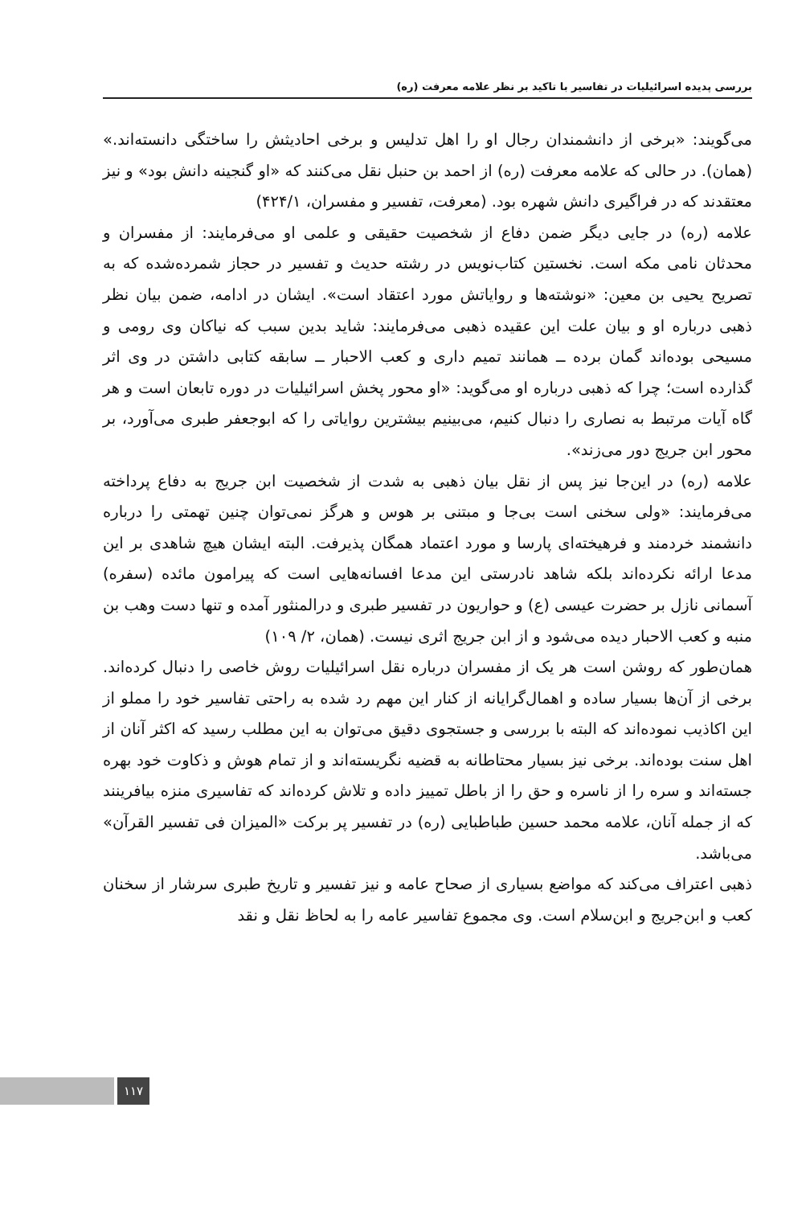بررسی پدیده اسرائیلیات در تفاسیر با تاکید بر نظر علامه معرفت (ره)
می‌گویند: «برخی از دانشمندان رجال او را اهل تدلیس و برخی احادیثش را ساختگی دانسته‌اند.» (همان). در حالی که علامه معرفت (ره) از احمد بن حنبل نقل می‌کنند که «او گنجینه دانش بود» و نیز معتقدند که در فراگیری دانش شهره بود. (معرفت، تفسیر و مفسران، ۴۲۴/۱)
علامه (ره) در جایی دیگر ضمن دفاع از شخصیت حقیقی و علمی او می‌فرمایند: از مفسران و محدثان نامی مکه است. نخستین کتاب‌نویس در رشته حدیث و تفسیر در حجاز شمرده‌شده که به تصریح یحیی بن معین: «نوشته‌ها و روایاتش مورد اعتقاد است». ایشان در ادامه، ضمن بیان نظر ذهبی درباره او و بیان علت این عقیده ذهبی می‌فرمایند: شاید بدین سبب که نیاکان وی رومی و مسیحی بوده‌اند گمان برده ــ همانند تمیم داری و کعب الاحبار ــ سابقه کتابی داشتن در وی اثر گذارده است؛ چرا که ذهبی درباره او می‌گوید: «او محور پخش اسرائیلیات در دوره تابعان است و هر گاه آیات مرتبط به نصاری را دنبال کنیم، می‌بینیم بیشترین روایاتی را که ابوجعفر طبری می‌آورد، بر محور ابن جریج دور می‌زند».
علامه (ره) در این‌جا نیز پس از نقل بیان ذهبی به شدت از شخصیت ابن جریج به دفاع پرداخته می‌فرمایند: «ولی سخنی است بی‌جا و مبتنی بر هوس و هرگز نمی‌توان چنین تهمتی را درباره دانشمند خردمند و فرهیخته‌ای پارسا و مورد اعتماد همگان پذیرفت. البته ایشان هیچ شاهدی بر این مدعا ارائه نکرده‌اند بلکه شاهد نادرستی این مدعا افسانه‌هایی است که پیرامون مائده (سفره) آسمانی نازل بر حضرت عیسی (ع) و حواریون در تفسیر طبری و درالمنثور آمده و تنها دست وهب بن منبه و کعب الاحبار دیده می‌شود و از ابن جریج اثری نیست. (همان، ۲/ ۱۰۹)
همان‌طور که روشن است هر یک از مفسران درباره نقل اسرائیلیات روش خاصی را دنبال کرده‌اند. برخی از آن‌ها بسیار ساده و اهمال‌گرایانه از کنار این مهم رد شده به راحتی تفاسیر خود را مملو از این اکاذیب نموده‌اند که البته با بررسی و جستجوی دقیق می‌توان به این مطلب رسید که اکثر آنان از اهل سنت بوده‌اند. برخی نیز بسیار محتاطانه به قضیه نگریسته‌اند و از تمام هوش و ذکاوت خود بهره جسته‌اند و سره را از ناسره و حق را از باطل تمییز داده و تلاش کرده‌اند که تفاسیری منزه بیافرینند که از جمله آنان، علامه محمد حسین طباطبایی (ره) در تفسیر پر برکت «المیزان فی تفسیر القرآن» می‌باشد.
ذهبی اعتراف می‌کند که مواضع بسیاری از صحاح عامه و نیز تفسیر و تاریخ طبری سرشار از سخنان کعب و ابن‌جریج و ابن‌سلام است. وی مجموع تفاسیر عامه را به لحاظ نقل و نقد
۱۱۷